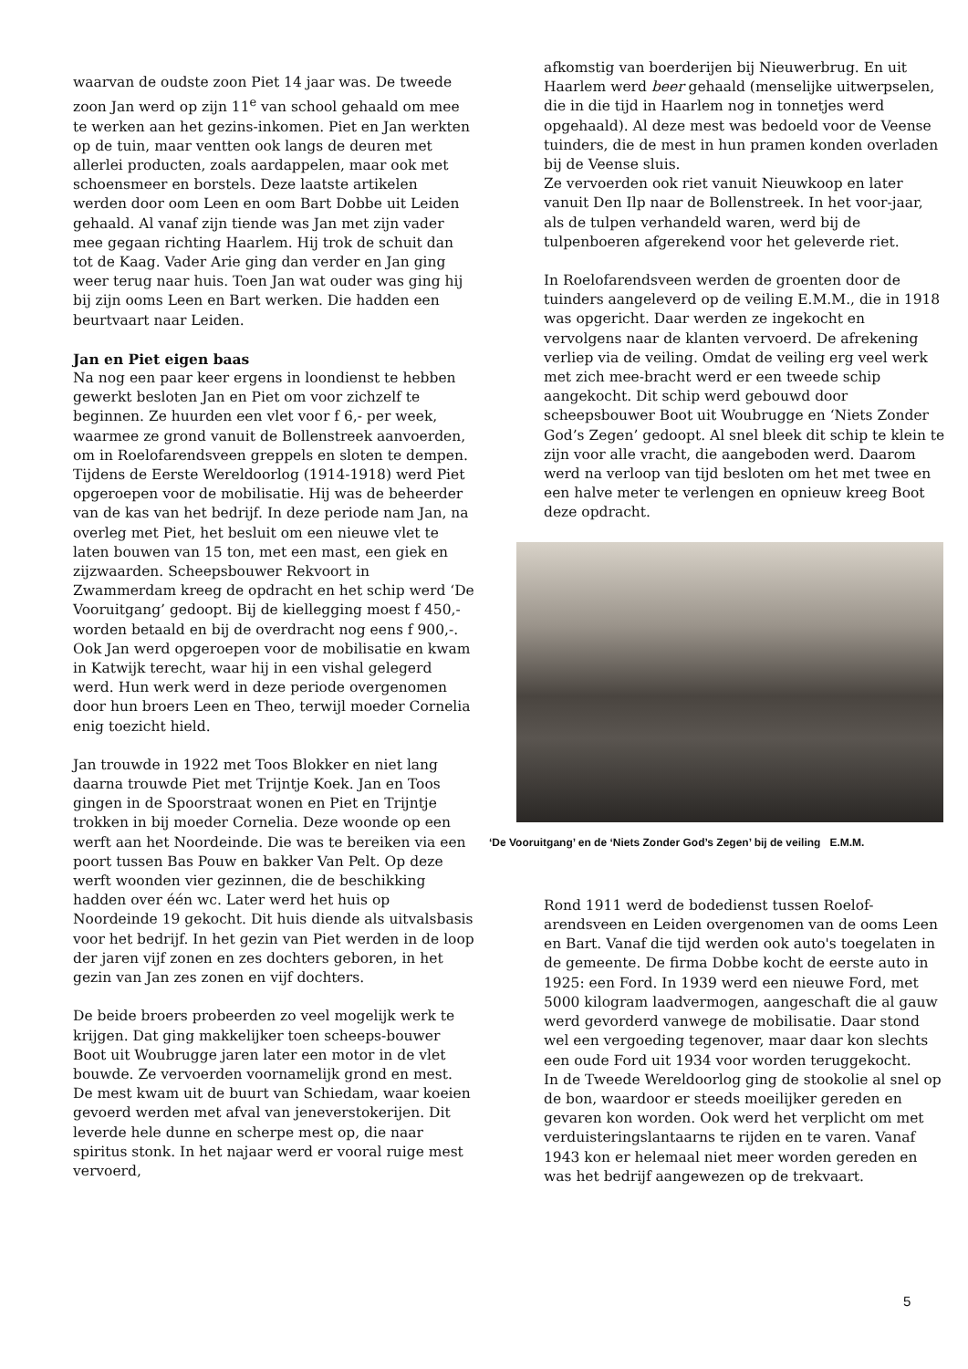waarvan de oudste zoon Piet 14 jaar was. De tweede zoon Jan werd op zijn 11<sup>e</sup> van school gehaald om mee te werken aan het gezins-inkomen. Piet en Jan werkten op de tuin, maar ventten ook langs de deuren met allerlei producten, zoals aardappelen, maar ook met schoensmeer en borstels. Deze laatste artikelen werden door oom Leen en oom Bart Dobbe uit Leiden gehaald. Al vanaf zijn tiende was Jan met zijn vader mee gegaan richting Haarlem. Hij trok de schuit dan tot de Kaag. Vader Arie ging dan verder en Jan ging weer terug naar huis. Toen Jan wat ouder was ging hij bij zijn ooms Leen en Bart werken. Die hadden een beurtvaart naar Leiden.
Jan en Piet eigen baas
Na nog een paar keer ergens in loondienst te hebben gewerkt besloten Jan en Piet om voor zichzelf te beginnen. Ze huurden een vlet voor f 6,- per week, waarmee ze grond vanuit de Bollenstreek aanvoerden, om in Roelofarendsveen greppels en sloten te dempen.
Tijdens de Eerste Wereldoorlog (1914-1918) werd Piet opgeroepen voor de mobilisatie. Hij was de beheerder van de kas van het bedrijf. In deze periode nam Jan, na overleg met Piet, het besluit om een nieuwe vlet te laten bouwen van 15 ton, met een mast, een giek en zijzwaarden. Scheepsbouwer Rekvoort in Zwammerdam kreeg de opdracht en het schip werd ‘De Vooruitgang’ gedoopt. Bij de kiellegging moest f 450,- worden betaald en bij de overdracht nog eens f 900,-. Ook Jan werd opgeroepen voor de mobilisatie en kwam in Katwijk terecht, waar hij in een vishal gelegerd werd. Hun werk werd in deze periode overgenomen door hun broers Leen en Theo, terwijl moeder Cornelia enig toezicht hield.
Jan trouwde in 1922 met Toos Blokker en niet lang daarna trouwde Piet met Trijntje Koek. Jan en Toos gingen in de Spoorstraat wonen en Piet en Trijntje trokken in bij moeder Cornelia. Deze woonde op een werft aan het Noordeinde. Die was te bereiken via een poort tussen Bas Pouw en bakker Van Pelt. Op deze werft woonden vier gezinnen, die de beschikking hadden over één wc. Later werd het huis op Noordeinde 19 gekocht. Dit huis diende als uitvalsbasis voor het bedrijf. In het gezin van Piet werden in de loop der jaren vijf zonen en zes dochters geboren, in het gezin van Jan zes zonen en vijf dochters.
De beide broers probeerden zo veel mogelijk werk te krijgen. Dat ging makkelijker toen scheeps-bouwer Boot uit Woubrugge jaren later een motor in de vlet bouwde. Ze vervoerden voornamelijk grond en mest. De mest kwam uit de buurt van Schiedam, waar koeien gevoerd werden met afval van jeneverstokerijen. Dit leverde hele dunne en scherpe mest op, die naar spiritus stonk. In het najaar werd er vooral ruige mest vervoerd,
afkomstig van boerderijen bij Nieuwerbrug. En uit Haarlem werd beer gehaald (menselijke uitwerpselen, die in die tijd in Haarlem nog in tonnetjes werd opgehaald). Al deze mest was bedoeld voor de Veense tuinders, die de mest in hun pramen konden overladen bij de Veense sluis.
Ze vervoerden ook riet vanuit Nieuwkoop en later vanuit Den Ilp naar de Bollenstreek. In het voor-jaar, als de tulpen verhandeld waren, werd bij de tulpenboeren afgerekend voor het geleverde riet.
In Roelofarendsveen werden de groenten door de tuinders aangeleverd op de veiling E.M.M., die in 1918 was opgericht. Daar werden ze ingekocht en vervolgens naar de klanten vervoerd. De afrekening verliep via de veiling. Omdat de veiling erg veel werk met zich mee-bracht werd er een tweede schip aangekocht. Dit schip werd gebouwd door scheepsbouwer Boot uit Woubrugge en ‘Niets Zonder God’s Zegen’ gedoopt. Al snel bleek dit schip te klein te zijn voor alle vracht, die aangeboden werd. Daarom werd na verloop van tijd besloten om het met twee en een halve meter te verlengen en opnieuw kreeg Boot deze opdracht.
‘De Vooruitgang’ en de ‘Niets Zonder God’s Zegen’ bij de veiling E.M.M.
Rond 1911 werd de bodedienst tussen Roelof-arendsveen en Leiden overgenomen van de ooms Leen en Bart. Vanaf die tijd werden ook auto's toegelaten in de gemeente. De firma Dobbe kocht de eerste auto in 1925: een Ford. In 1939 werd een nieuwe Ford, met 5000 kilogram laadvermogen, aangeschaft die al gauw werd gevorderd vanwege de mobilisatie. Daar stond wel een vergoeding tegenover, maar daar kon slechts een oude Ford uit 1934 voor worden teruggekocht.
In de Tweede Wereldoorlog ging de stookolie al snel op de bon, waardoor er steeds moeilijker gereden en gevaren kon worden. Ook werd het verplicht om met verduisteringslantaarns te rijden en te varen. Vanaf 1943 kon er helemaal niet meer worden gereden en was het bedrijf aangewezen op de trekvaart.
5